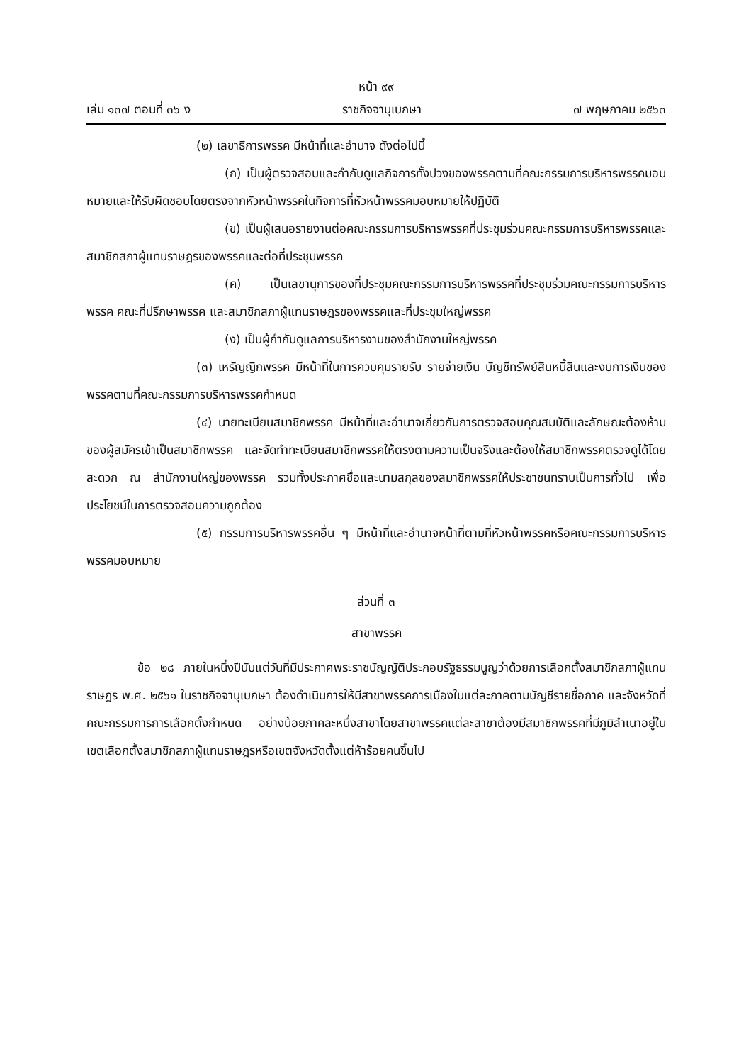หน้า ๙๙
เล่ม ๑๓๗ ตอนที่ ๓๖ ง ราชกิจจานุเบกษา ๗ พฤษภาคม ๒๕๖๓
(๒) เลขาธิการพรรค มีหน้าที่และอำนาจ ดังต่อไปนี้
(ก) เป็นผู้ตรวจสอบและกำกับดูแลกิจการทั้งปวงของพรรคตามที่คณะกรรมการบริหารพรรคมอบหมายและให้รับผิดชอบโดยตรงจากหัวหน้าพรรคในกิจการที่หัวหน้าพรรคมอบหมายให้ปฏิบัติ
(ข) เป็นผู้เสนอรายงานต่อคณะกรรมการบริหารพรรคที่ประชุมร่วมคณะกรรมการบริหารพรรคและสมาชิกสภาผู้แทนราษฎรของพรรคและต่อที่ประชุมพรรค
(ค) เป็นเลขานุการของที่ประชุมคณะกรรมการบริหารพรรคที่ประชุมร่วมคณะกรรมการบริหารพรรค คณะที่ปรึกษาพรรค และสมาชิกสภาผู้แทนราษฎรของพรรคและที่ประชุมใหญ่พรรค
(ง) เป็นผู้กำกับดูแลการบริหารงานของสำนักงานใหญ่พรรค
(๓) เหรัญญิกพรรค มีหน้าที่ในการควบคุมรายรับ รายจ่ายเงิน บัญชีทรัพย์สินหนี้สินและงบการเงินของพรรคตามที่คณะกรรมการบริหารพรรคกำหนด
(๔) นายทะเบียนสมาชิกพรรค มีหน้าที่และอำนาจเกี่ยวกับการตรวจสอบคุณสมบัติและลักษณะต้องห้ามของผู้สมัครเข้าเป็นสมาชิกพรรค และจัดทำทะเบียนสมาชิกพรรคให้ตรงตามความเป็นจริงและต้องให้สมาชิกพรรคตรวจดูได้โดยสะดวก ณ สำนักงานใหญ่ของพรรค รวมทั้งประกาศชื่อและนามสกุลของสมาชิกพรรคให้ประชาชนทราบเป็นการทั่วไป เพื่อประโยชน์ในการตรวจสอบความถูกต้อง
(๕) กรรมการบริหารพรรคอื่น ๆ มีหน้าที่และอำนาจหน้าที่ตามที่หัวหน้าพรรคหรือคณะกรรมการบริหารพรรคมอบหมาย
ส่วนที่ ๓
สาขาพรรค
ข้อ ๒๘ ภายในหนึ่งปีนับแต่วันที่มีประกาศพระราชบัญญัติประกอบรัฐธรรมนูญว่าด้วยการเลือกตั้งสมาชิกสภาผู้แทนราษฎร พ.ศ. ๒๕๖๑ ในราชกิจจานุเบกษา ต้องดำเนินการให้มีสาขาพรรคการเมืองในแต่ละภาคตามบัญชีรายชื่อภาค และจังหวัดที่คณะกรรมการการเลือกตั้งกำหนด อย่างน้อยภาคละหนึ่งสาขาโดยสาขาพรรคแต่ละสาขาต้องมีสมาชิกพรรคที่มีภูมิลำเนาอยู่ในเขตเลือกตั้งสมาชิกสภาผู้แทนราษฎรหรือเขตจังหวัดตั้งแต่ห้าร้อยคนขึ้นไป